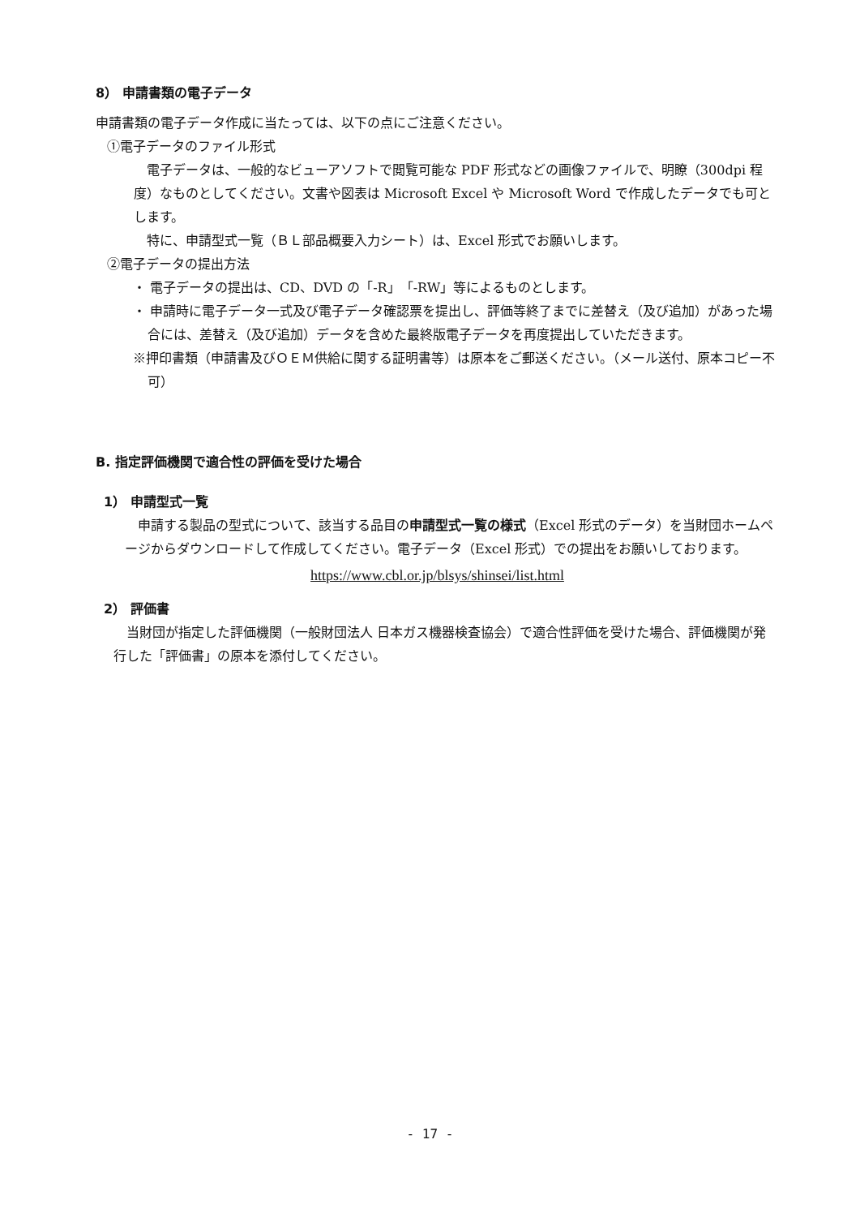8） 申請書類の電子データ
申請書類の電子データ作成に当たっては、以下の点にご注意ください。
①電子データのファイル形式
　電子データは、一般的なビューアソフトで閲覧可能な PDF 形式などの画像ファイルで、明瞭（300dpi 程度）なものとしてください。文書や図表は Microsoft Excel や Microsoft Word で作成したデータでも可とします。
　特に、申請型式一覧（ＢＬ部品概要入力シート）は、Excel 形式でお願いします。
②電子データの提出方法
・ 電子データの提出は、CD、DVD の「-R」「-RW」等によるものとします。
・ 申請時に電子データ一式及び電子データ確認票を提出し、評価等終了までに差替え（及び追加）があった場合には、差替え（及び追加）データを含めた最終版電子データを再度提出していただきます。
※押印書類（申請書及びＯＥＭ供給に関する証明書等）は原本をご郵送ください。（メール送付、原本コピー不可）
B. 指定評価機関で適合性の評価を受けた場合
1） 申請型式一覧
　申請する製品の型式について、該当する品目の申請型式一覧の様式（Excel 形式のデータ）を当財団ホームページからダウンロードして作成してください。電子データ（Excel 形式）での提出をお願いしております。
https://www.cbl.or.jp/blsys/shinsei/list.html
2） 評価書
　当財団が指定した評価機関（一般財団法人 日本ガス機器検査協会）で適合性評価を受けた場合、評価機関が発行した「評価書」の原本を添付してください。
- 17 -